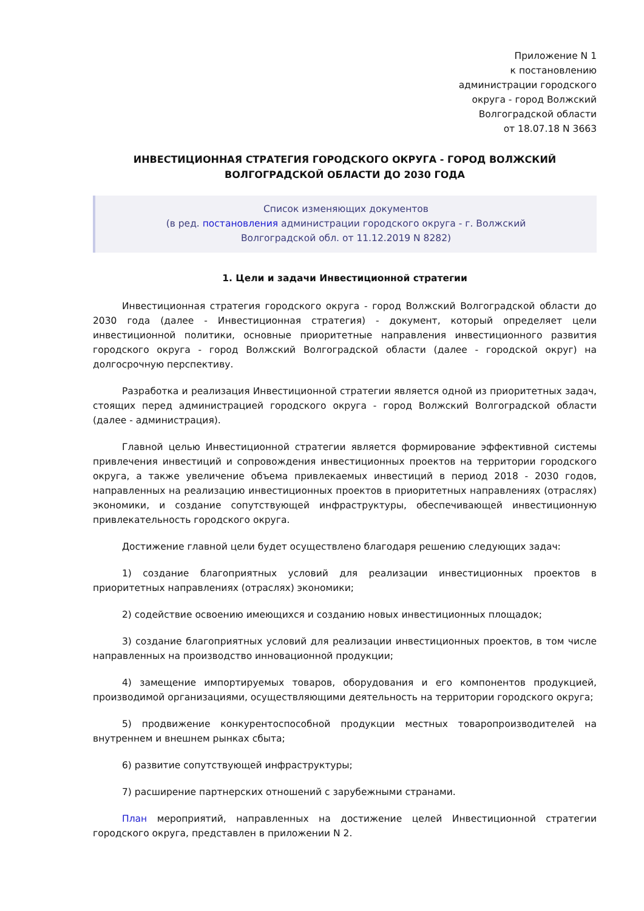Приложение N 1
к постановлению
администрации городского
округа - город Волжский
Волгоградской области
от 18.07.18 N 3663
ИНВЕСТИЦИОННАЯ СТРАТЕГИЯ ГОРОДСКОГО ОКРУГА - ГОРОД ВОЛЖСКИЙ
ВОЛГОГРАДСКОЙ ОБЛАСТИ ДО 2030 ГОДА
Список изменяющих документов
(в ред. постановления администрации городского округа - г. Волжский
Волгоградской обл. от 11.12.2019 N 8282)
1. Цели и задачи Инвестиционной стратегии
Инвестиционная стратегия городского округа - город Волжский Волгоградской области до 2030 года (далее - Инвестиционная стратегия) - документ, который определяет цели инвестиционной политики, основные приоритетные направления инвестиционного развития городского округа - город Волжский Волгоградской области (далее - городской округ) на долгосрочную перспективу.
Разработка и реализация Инвестиционной стратегии является одной из приоритетных задач, стоящих перед администрацией городского округа - город Волжский Волгоградской области (далее - администрация).
Главной целью Инвестиционной стратегии является формирование эффективной системы привлечения инвестиций и сопровождения инвестиционных проектов на территории городского округа, а также увеличение объема привлекаемых инвестиций в период 2018 - 2030 годов, направленных на реализацию инвестиционных проектов в приоритетных направлениях (отраслях) экономики, и создание сопутствующей инфраструктуры, обеспечивающей инвестиционную привлекательность городского округа.
Достижение главной цели будет осуществлено благодаря решению следующих задач:
1) создание благоприятных условий для реализации инвестиционных проектов в приоритетных направлениях (отраслях) экономики;
2) содействие освоению имеющихся и созданию новых инвестиционных площадок;
3) создание благоприятных условий для реализации инвестиционных проектов, в том числе направленных на производство инновационной продукции;
4) замещение импортируемых товаров, оборудования и его компонентов продукцией, производимой организациями, осуществляющими деятельность на территории городского округа;
5) продвижение конкурентоспособной продукции местных товаропроизводителей на внутреннем и внешнем рынках сбыта;
6) развитие сопутствующей инфраструктуры;
7) расширение партнерских отношений с зарубежными странами.
План мероприятий, направленных на достижение целей Инвестиционной стратегии городского округа, представлен в приложении N 2.